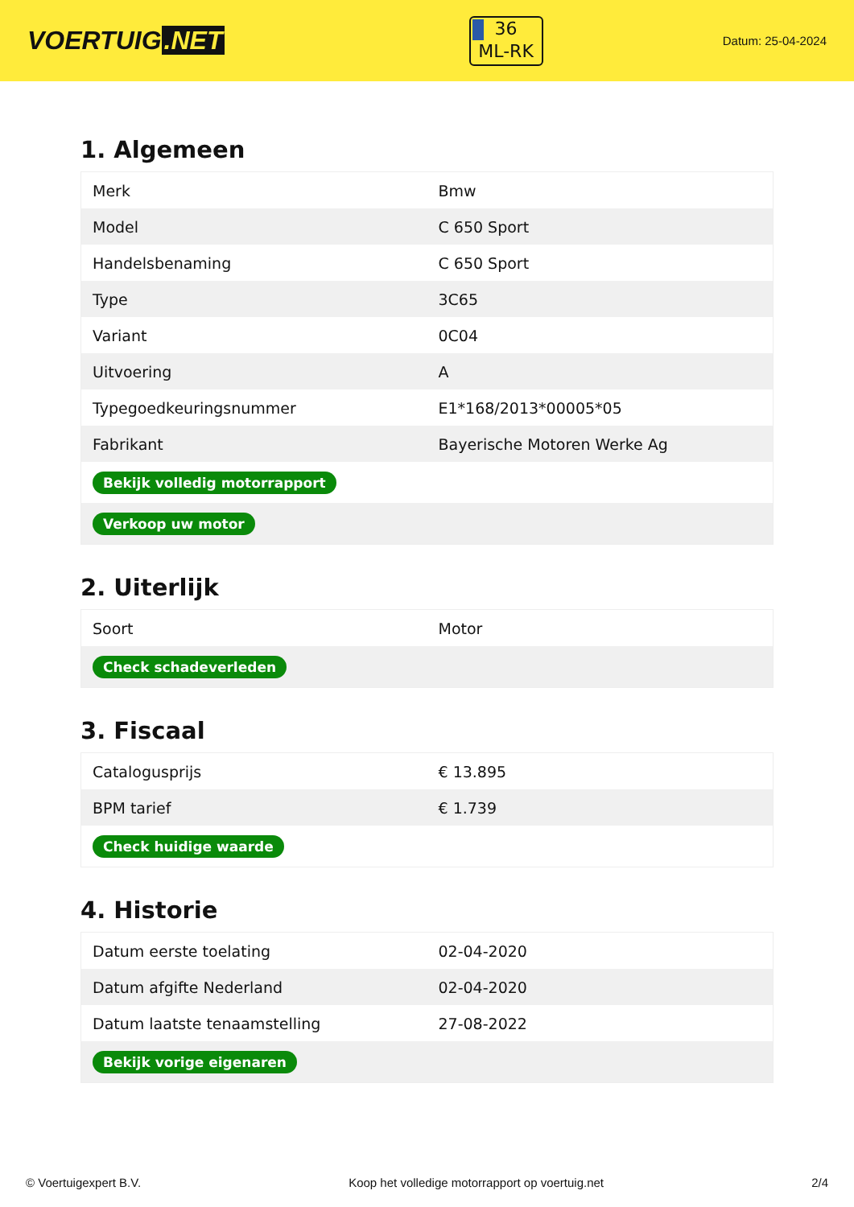VOERTUIG.NET
36
ML-RK
Datum: 25-04-2024
1. Algemeen
| Merk | Bmw |
| Model | C 650 Sport |
| Handelsbenaming | C 650 Sport |
| Type | 3C65 |
| Variant | 0C04 |
| Uitvoering | A |
| Typegoedkeuringsnummer | E1*168/2013*00005*05 |
| Fabrikant | Bayerische Motoren Werke Ag |
| Bekijk volledig motorrapport | |
| Verkoop uw motor | |
2. Uiterlijk
| Soort | Motor |
| Check schadeverleden | |
3. Fiscaal
| Catalogusprijs | € 13.895 |
| BPM tarief | € 1.739 |
| Check huidige waarde | |
4. Historie
| Datum eerste toelating | 02-04-2020 |
| Datum afgifte Nederland | 02-04-2020 |
| Datum laatste tenaamstelling | 27-08-2022 |
| Bekijk vorige eigenaren | |
© Voertuigexpert B.V. Koop het volledige motorrapport op voertuig.net 2/4